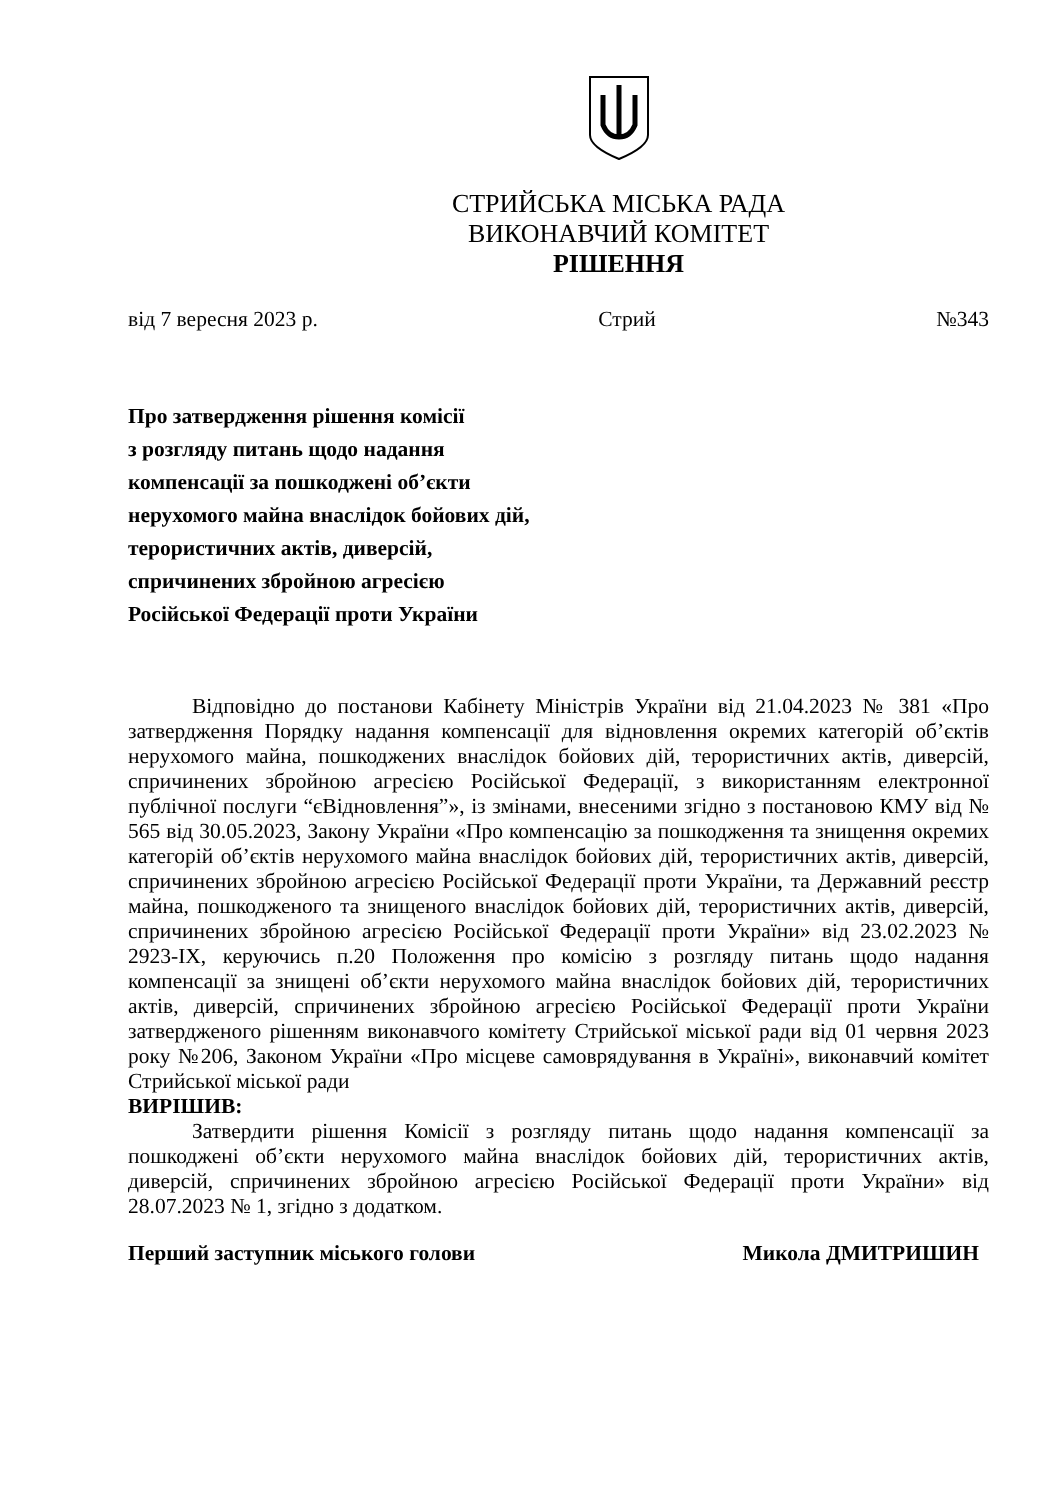СТРИЙСЬКА МІСЬКА РАДА
ВИКОНАВЧИЙ КОМІТЕТ
РІШЕННЯ
від 7 вересня 2023 р. Стрий №343
Про затвердження рішення комісії
з розгляду питань щодо надання
компенсації за пошкоджені об’єкти
нерухомого майна внаслідок бойових дій,
терористичних актів, диверсій,
спричинених збройною агресією
Російської Федерації проти України
Відповідно до постанови Кабінету Міністрів України від 21.04.2023 № 381 «Про затвердження Порядку надання компенсації для відновлення окремих категорій об’єктів нерухомого майна, пошкоджених внаслідок бойових дій, терористичних актів, диверсій, спричинених збройною агресією Російської Федерації, з використанням електронної публічної послуги “єВідновлення”», із змінами, внесеними згідно з постановою КМУ від № 565 від 30.05.2023, Закону України «Про компенсацію за пошкодження та знищення окремих категорій об’єктів нерухомого майна внаслідок бойових дій, терористичних актів, диверсій, спричинених збройною агресією Російської Федерації проти України, та Державний реєстр майна, пошкодженого та знищеного внаслідок бойових дій, терористичних актів, диверсій, спричинених збройною агресією Російської Федерації проти України» від 23.02.2023 № 2923-ІХ, керуючись п.20 Положення про комісію з розгляду питань щодо надання компенсації за знищені об’єкти нерухомого майна внаслідок бойових дій, терористичних актів, диверсій, спричинених збройною агресією Російської Федерації проти України затвердженого рішенням виконавчого комітету Стрийської міської ради від 01 червня 2023 року №206, Законом України «Про місцеве самоврядування в Україні», виконавчий комітет Стрийської міської ради
ВИРІШИВ:
Затвердити рішення Комісії з розгляду питань щодо надання компенсації за пошкоджені об’єкти нерухомого майна внаслідок бойових дій, терористичних актів, диверсій, спричинених збройною агресією Російської Федерації проти України» від 28.07.2023 № 1, згідно з додатком.
Перший заступник міського голови Микола ДМИТРИШИН